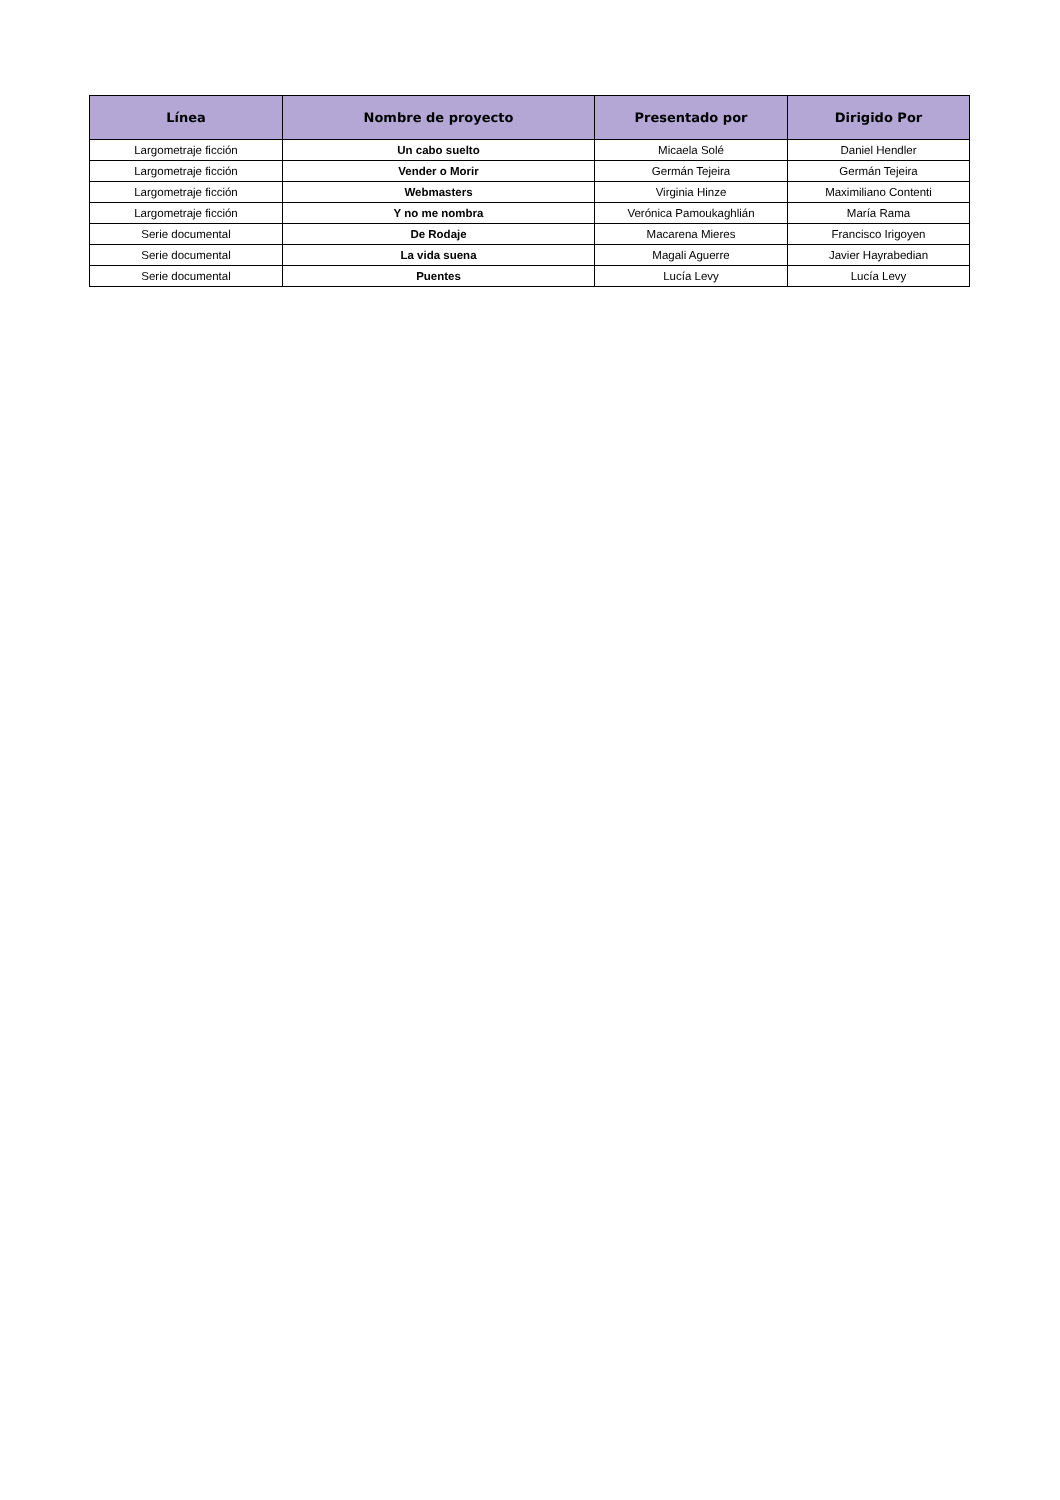| Línea | Nombre de proyecto | Presentado por | Dirigido Por |
| --- | --- | --- | --- |
| Largometraje ficción | Un cabo suelto | Micaela Solé | Daniel Hendler |
| Largometraje ficción | Vender o Morir | Germán Tejeira | Germán Tejeira |
| Largometraje ficción | Webmasters | Virginia Hinze | Maximiliano Contenti |
| Largometraje ficción | Y no me nombra | Verónica Pamoukaghlián | María Rama |
| Serie documental | De Rodaje | Macarena Mieres | Francisco Irigoyen |
| Serie documental | La vida suena | Magali Aguerre | Javier Hayrabedian |
| Serie documental | Puentes | Lucía Levy | Lucía Levy |